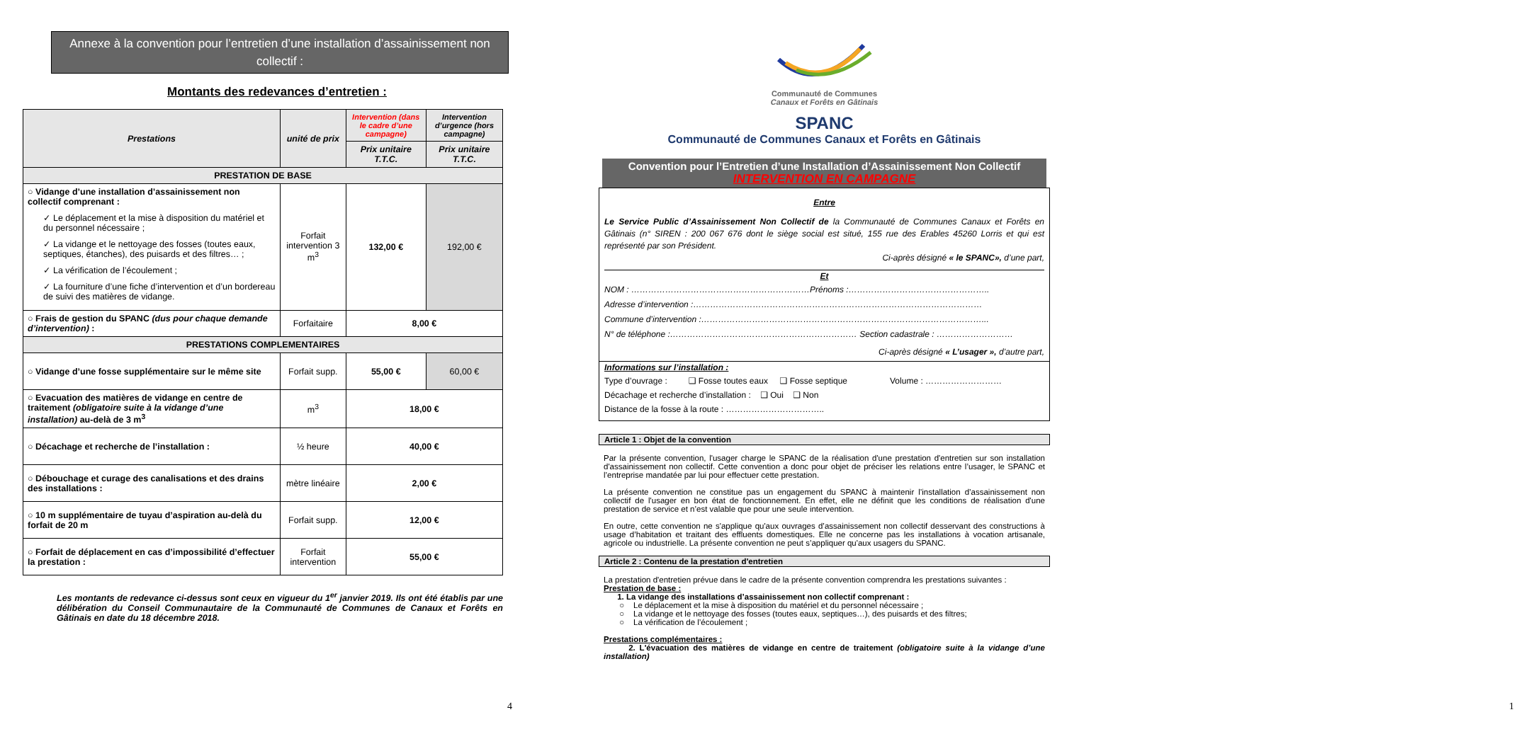Annexe à la convention pour l’entretien d’une installation d’assainissement non collectif :
Montants des redevances d’entretien :
| Prestations | unité de prix | Intervention (dans le cadre d’une campagne) | Intervention d’urgence (hors campagne) |
| --- | --- | --- | --- |
| | | Prix unitaire T.T.C. | Prix unitaire T.T.C. |
| PRESTATION DE BASE | | | |
| ○ Vidange d’une installation d’assainissement non collectif comprenant : ✓ Le déplacement et la mise à disposition du matériel et du personnel nécessaire ; ✓ La vidange et le nettoyage des fosses (toutes eaux, septiques, étanches), des puisards et des filtres… ; ✓ La vérification de l’écoulement ; ✓ La fourniture d’une fiche d’intervention et d’un bordereau de suivi des matières de vidange. | Forfait intervention 3 m<sup>3</sup> | 132,00 € | 192,00 € |
| ○ Frais de gestion du SPANC (dus pour chaque demande d’intervention) : | Forfaitaire | 8,00 € | |
| PRESTATIONS COMPLEMENTAIRES | | | |
| ○ Vidange d’une fosse supplémentaire sur le même site | Forfait supp. | 55,00 € | 60,00 € |
| ○ Evacuation des matières de vidange en centre de traitement (obligatoire suite à la vidange d’une installation) au-delà de 3 m<sup>3</sup> | m<sup>3</sup> | 18,00 € | |
| ○ Décachage et recherche de l’installation : | ½ heure | 40,00 € | |
| ○ Débouchage et curage des canalisations et des drains des installations : | mètre linéaire | 2,00 € | |
| ○ 10 m supplémentaire de tuyau d’aspiration au-delà du forfait de 20 m | Forfait supp. | 12,00 € | |
| ○ Forfait de déplacement en cas d’impossibilité d’effectuer la prestation : | Forfait intervention | 55,00 € | |
Les montants de redevance ci-dessus sont ceux en vigueur du 1<sup>er</sup> janvier 2019. Ils ont été établis par une délibération du Conseil Communautaire de la Communauté de Communes de Canaux et Forêts en Gâtinais en date du 18 décembre 2018.
4
Communauté de Communes
Canaux et Forêts en Gâtinais
SPANC
Communauté de Communes Canaux et Forêts en Gâtinais
Convention pour l’Entretien d’une Installation d’Assainissement Non Collectif
INTERVENTION EN CAMPAGNE
Entre
Le Service Public d’Assainissement Non Collectif de la Communauté de Communes Canaux et Forêts en Gâtinais (n° SIREN : 200 067 676 dont le siège social est situé, 155 rue des Erables 45260 Lorris et qui est représenté par son Président.
Ci-après désigné « le SPANC», d’une part,
Et
NOM : ………………………………………………………Prénoms :…………………………………………..
Adresse d’intervention :…………………………………………………………………………………………
Commune d’intervention :………………………………………………………………………………………...
N° de téléphone :………………………………………………………… Section cadastrale : ………………………
Ci-après désigné « L’usager », d’autre part,
Informations sur l’installation :
Type d’ouvrage : ❑ Fosse toutes eaux ❑ Fosse septique Volume : ………………………
Décachage et recherche d’installation : ❑ Oui ❑ Non
Distance de la fosse à la route : ……………………………..
Article 1 : Objet de la convention
Par la présente convention, l'usager charge le SPANC de la réalisation d'une prestation d'entretien sur son installation d'assainissement non collectif. Cette convention a donc pour objet de préciser les relations entre l’usager, le SPANC et l’entreprise mandatée par lui pour effectuer cette prestation.
La présente convention ne constitue pas un engagement du SPANC à maintenir l’installation d’assainissement non collectif de l'usager en bon état de fonctionnement. En effet, elle ne définit que les conditions de réalisation d'une prestation de service et n’est valable que pour une seule intervention.
En outre, cette convention ne s'applique qu'aux ouvrages d’assainissement non collectif desservant des constructions à usage d’habitation et traitant des effluents domestiques. Elle ne concerne pas les installations à vocation artisanale, agricole ou industrielle. La présente convention ne peut s’appliquer qu'aux usagers du SPANC.
Article 2 : Contenu de la prestation d'entretien
La prestation d'entretien prévue dans le cadre de la présente convention comprendra les prestations suivantes :
Prestation de base :
1. La vidange des installations d’assainissement non collectif comprenant :
○ Le déplacement et la mise à disposition du matériel et du personnel nécessaire ;
○ La vidange et le nettoyage des fosses (toutes eaux, septiques…), des puisards et des filtres;
○ La vérification de l’écoulement ;
Prestations complémentaires :
2. L'évacuation des matières de vidange en centre de traitement (obligatoire suite à la vidange d’une installation)
1